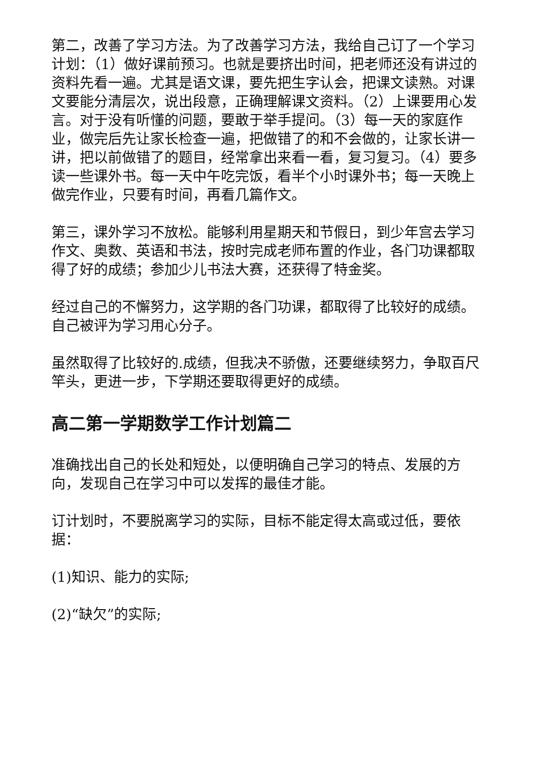第二，改善了学习方法。为了改善学习方法，我给自己订了一个学习计划：（1）做好课前预习。也就是要挤出时间，把老师还没有讲过的资料先看一遍。尤其是语文课，要先把生字认会，把课文读熟。对课文要能分清层次，说出段意，正确理解课文资料。（2）上课要用心发言。对于没有听懂的问题，要敢于举手提问。（3）每一天的家庭作业，做完后先让家长检查一遍，把做错了的和不会做的，让家长讲一讲，把以前做错了的题目，经常拿出来看一看，复习复习。（4）要多读一些课外书。每一天中午吃完饭，看半个小时课外书；每一天晚上做完作业，只要有时间，再看几篇作文。
第三，课外学习不放松。能够利用星期天和节假日，到少年宫去学习作文、奥数、英语和书法，按时完成老师布置的作业，各门功课都取得了好的成绩；参加少儿书法大赛，还获得了特金奖。
经过自己的不懈努力，这学期的各门功课，都取得了比较好的成绩。自己被评为学习用心分子。
虽然取得了比较好的.成绩，但我决不骄傲，还要继续努力，争取百尺竿头，更进一步，下学期还要取得更好的成绩。
高二第一学期数学工作计划篇二
准确找出自己的长处和短处，以便明确自己学习的特点、发展的方向，发现自己在学习中可以发挥的最佳才能。
订计划时，不要脱离学习的实际，目标不能定得太高或过低，要依据：
(1)知识、能力的实际;
(2)“缺欠”的实际;